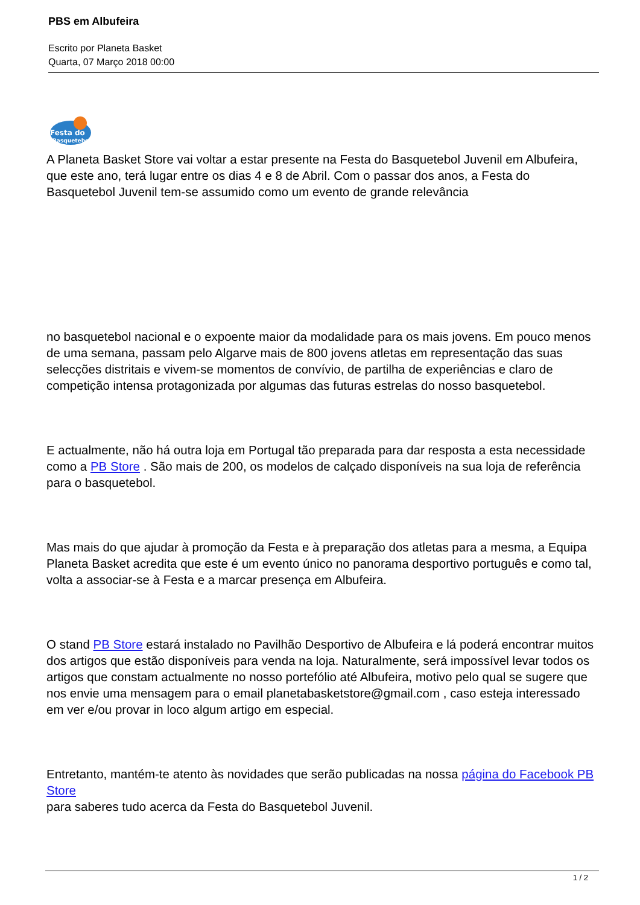PBS em Albufeira
Escrito por Planeta Basket
Quarta, 07 Março 2018 00:00
Festa do
Basquetebol
A Planeta Basket Store vai voltar a estar presente na Festa do Basquetebol Juvenil em Albufeira, que este ano, terá lugar entre os dias 4 e 8 de Abril. Com o passar dos anos, a Festa do Basquetebol Juvenil tem-se assumido como um evento de grande relevância
no basquetebol nacional e o expoente maior da modalidade para os mais jovens. Em pouco menos de uma semana, passam pelo Algarve mais de 800 jovens atletas em representação das suas selecções distritais e vivem-se momentos de convívio, de partilha de experiências e claro de competição intensa protagonizada por algumas das futuras estrelas do nosso basquetebol.
E actualmente, não há outra loja em Portugal tão preparada para dar resposta a esta necessidade como a PB Store . São mais de 200, os modelos de calçado disponíveis na sua loja de referência para o basquetebol.
Mas mais do que ajudar à promoção da Festa e à preparação dos atletas para a mesma, a Equipa Planeta Basket acredita que este é um evento único no panorama desportivo português e como tal, volta a associar-se à Festa e a marcar presença em Albufeira.
O stand PB Store estará instalado no Pavilhão Desportivo de Albufeira e lá poderá encontrar muitos dos artigos que estão disponíveis para venda na loja. Naturalmente, será impossível levar todos os artigos que constam actualmente no nosso portefólio até Albufeira, motivo pelo qual se sugere que nos envie uma mensagem para o email planetabasketstore@gmail.com , caso esteja interessado em ver e/ou provar in loco algum artigo em especial.
Entretanto, mantém-te atento às novidades que serão publicadas na nossa página do Facebook PB Store
para saberes tudo acerca da Festa do Basquetebol Juvenil.
1 / 2